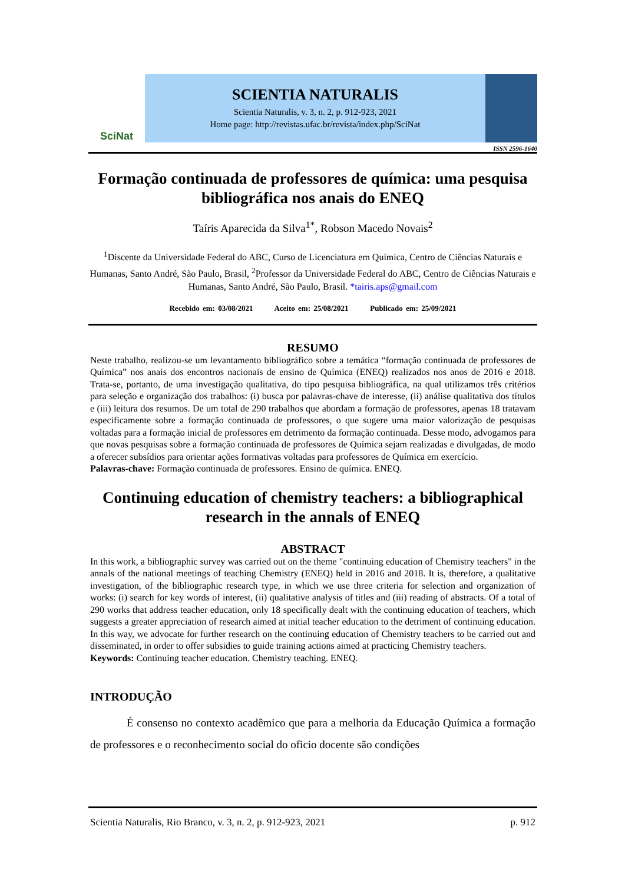SciNat
SCIENTIA NATURALIS
Scientia Naturalis, v. 3, n. 2, p. 912-923, 2021
Home page: http://revistas.ufac.br/revista/index.php/SciNat
ISSN 2596-1640
Formação continuada de professores de química: uma pesquisa bibliográfica nos anais do ENEQ
Taíris Aparecida da Silva<sup>1*</sup>, Robson Macedo Novais<sup>2</sup>
<sup>1</sup> Discente da Universidade Federal do ABC, Curso de Licenciatura em Química, Centro de Ciências Naturais e Humanas, Santo André, São Paulo, Brasil, <sup>2</sup>Professor da Universidade Federal do ABC, Centro de Ciências Naturais e Humanas, Santo André, São Paulo, Brasil. *tairis.aps@gmail.com
Recebido em: 03/08/2021 Aceito em: 25/08/2021 Publicado em: 25/09/2021
RESUMO
Neste trabalho, realizou-se um levantamento bibliográfico sobre a temática “formação continuada de professores de Química” nos anais dos encontros nacionais de ensino de Química (ENEQ) realizados nos anos de 2016 e 2018. Trata-se, portanto, de uma investigação qualitativa, do tipo pesquisa bibliográfica, na qual utilizamos três critérios para seleção e organização dos trabalhos: (i) busca por palavras-chave de interesse, (ii) análise qualitativa dos títulos e (iii) leitura dos resumos. De um total de 290 trabalhos que abordam a formação de professores, apenas 18 tratavam especificamente sobre a formação continuada de professores, o que sugere uma maior valorização de pesquisas voltadas para a formação inicial de professores em detrimento da formação continuada. Desse modo, advogamos para que novas pesquisas sobre a formação continuada de professores de Química sejam realizadas e divulgadas, de modo a oferecer subsídios para orientar ações formativas voltadas para professores de Química em exercício.
Palavras-chave: Formação continuada de professores. Ensino de química. ENEQ.
Continuing education of chemistry teachers: a bibliographical research in the annals of ENEQ
ABSTRACT
In this work, a bibliographic survey was carried out on the theme "continuing education of Chemistry teachers" in the annals of the national meetings of teaching Chemistry (ENEQ) held in 2016 and 2018. It is, therefore, a qualitative investigation, of the bibliographic research type, in which we use three criteria for selection and organization of works: (i) search for key words of interest, (ii) qualitative analysis of titles and (iii) reading of abstracts. Of a total of 290 works that address teacher education, only 18 specifically dealt with the continuing education of teachers, which suggests a greater appreciation of research aimed at initial teacher education to the detriment of continuing education. In this way, we advocate for further research on the continuing education of Chemistry teachers to be carried out and disseminated, in order to offer subsidies to guide training actions aimed at practicing Chemistry teachers.
Keywords: Continuing teacher education. Chemistry teaching. ENEQ.
INTRODUÇÃO
É consenso no contexto acadêmico que para a melhoria da Educação Química a formação de professores e o reconhecimento social do oficio docente são condições
Scientia Naturalis, Rio Branco, v. 3, n. 2, p. 912-923, 2021 p. 912